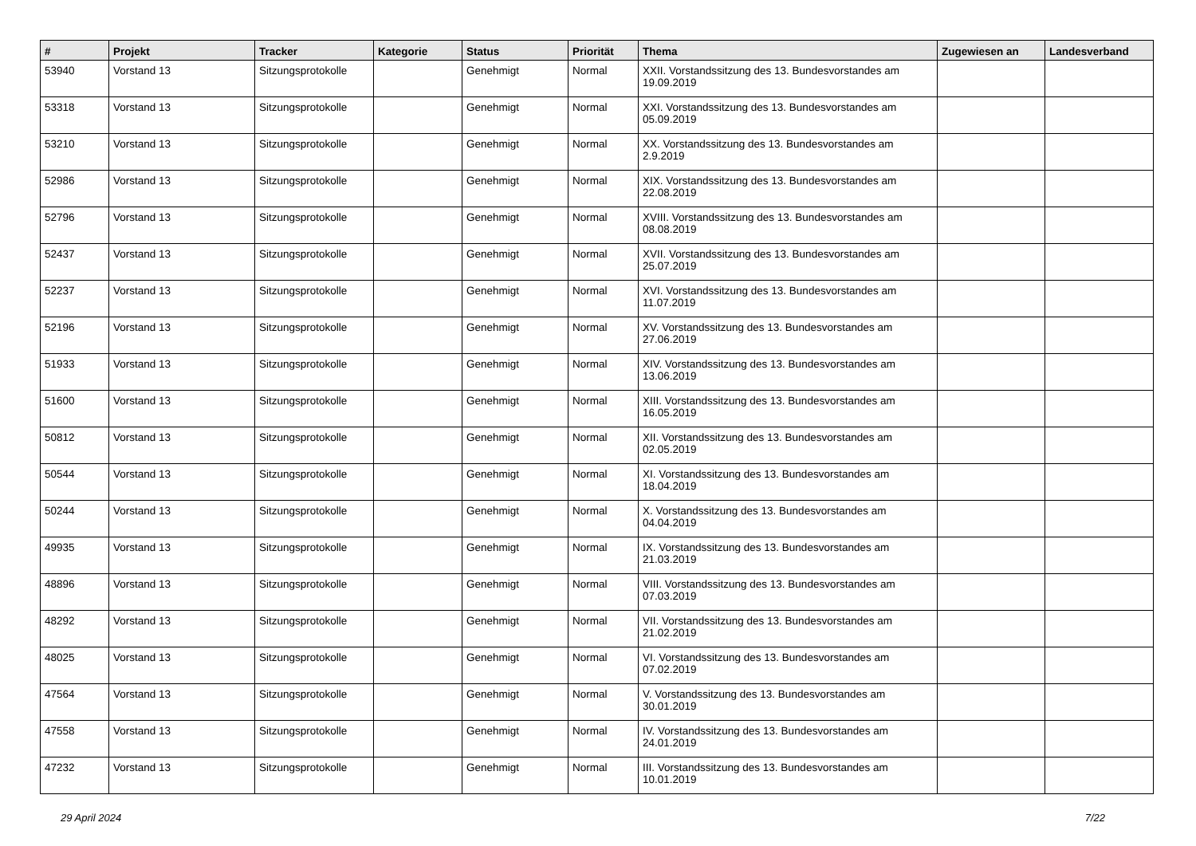| # | Projekt | Tracker | Kategorie | Status | Priorität | Thema | Zugewiesen an | Landesverband |
| --- | --- | --- | --- | --- | --- | --- | --- | --- |
| 53940 | Vorstand 13 | Sitzungsprotokolle | | Genehmigt | Normal | XXII. Vorstandssitzung des 13. Bundesvorstandes am 19.09.2019 | | |
| 53318 | Vorstand 13 | Sitzungsprotokolle | | Genehmigt | Normal | XXI. Vorstandssitzung des 13. Bundesvorstandes am 05.09.2019 | | |
| 53210 | Vorstand 13 | Sitzungsprotokolle | | Genehmigt | Normal | XX. Vorstandssitzung des 13. Bundesvorstandes am 2.9.2019 | | |
| 52986 | Vorstand 13 | Sitzungsprotokolle | | Genehmigt | Normal | XIX. Vorstandssitzung des 13. Bundesvorstandes am 22.08.2019 | | |
| 52796 | Vorstand 13 | Sitzungsprotokolle | | Genehmigt | Normal | XVIII. Vorstandssitzung des 13. Bundesvorstandes am 08.08.2019 | | |
| 52437 | Vorstand 13 | Sitzungsprotokolle | | Genehmigt | Normal | XVII. Vorstandssitzung des 13. Bundesvorstandes am 25.07.2019 | | |
| 52237 | Vorstand 13 | Sitzungsprotokolle | | Genehmigt | Normal | XVI. Vorstandssitzung des 13. Bundesvorstandes am 11.07.2019 | | |
| 52196 | Vorstand 13 | Sitzungsprotokolle | | Genehmigt | Normal | XV. Vorstandssitzung des 13. Bundesvorstandes am 27.06.2019 | | |
| 51933 | Vorstand 13 | Sitzungsprotokolle | | Genehmigt | Normal | XIV. Vorstandssitzung des 13. Bundesvorstandes am 13.06.2019 | | |
| 51600 | Vorstand 13 | Sitzungsprotokolle | | Genehmigt | Normal | XIII. Vorstandssitzung des 13. Bundesvorstandes am 16.05.2019 | | |
| 50812 | Vorstand 13 | Sitzungsprotokolle | | Genehmigt | Normal | XII. Vorstandssitzung des 13. Bundesvorstandes am 02.05.2019 | | |
| 50544 | Vorstand 13 | Sitzungsprotokolle | | Genehmigt | Normal | XI. Vorstandssitzung des 13. Bundesvorstandes am 18.04.2019 | | |
| 50244 | Vorstand 13 | Sitzungsprotokolle | | Genehmigt | Normal | X. Vorstandssitzung des 13. Bundesvorstandes am 04.04.2019 | | |
| 49935 | Vorstand 13 | Sitzungsprotokolle | | Genehmigt | Normal | IX. Vorstandssitzung des 13. Bundesvorstandes am 21.03.2019 | | |
| 48896 | Vorstand 13 | Sitzungsprotokolle | | Genehmigt | Normal | VIII. Vorstandssitzung des 13. Bundesvorstandes am 07.03.2019 | | |
| 48292 | Vorstand 13 | Sitzungsprotokolle | | Genehmigt | Normal | VII. Vorstandssitzung des 13. Bundesvorstandes am 21.02.2019 | | |
| 48025 | Vorstand 13 | Sitzungsprotokolle | | Genehmigt | Normal | VI. Vorstandssitzung des 13. Bundesvorstandes am 07.02.2019 | | |
| 47564 | Vorstand 13 | Sitzungsprotokolle | | Genehmigt | Normal | V. Vorstandssitzung des 13. Bundesvorstandes am 30.01.2019 | | |
| 47558 | Vorstand 13 | Sitzungsprotokolle | | Genehmigt | Normal | IV. Vorstandssitzung des 13. Bundesvorstandes am 24.01.2019 | | |
| 47232 | Vorstand 13 | Sitzungsprotokolle | | Genehmigt | Normal | III. Vorstandssitzung des 13. Bundesvorstandes am 10.01.2019 | | |
29 April 2024 7/22